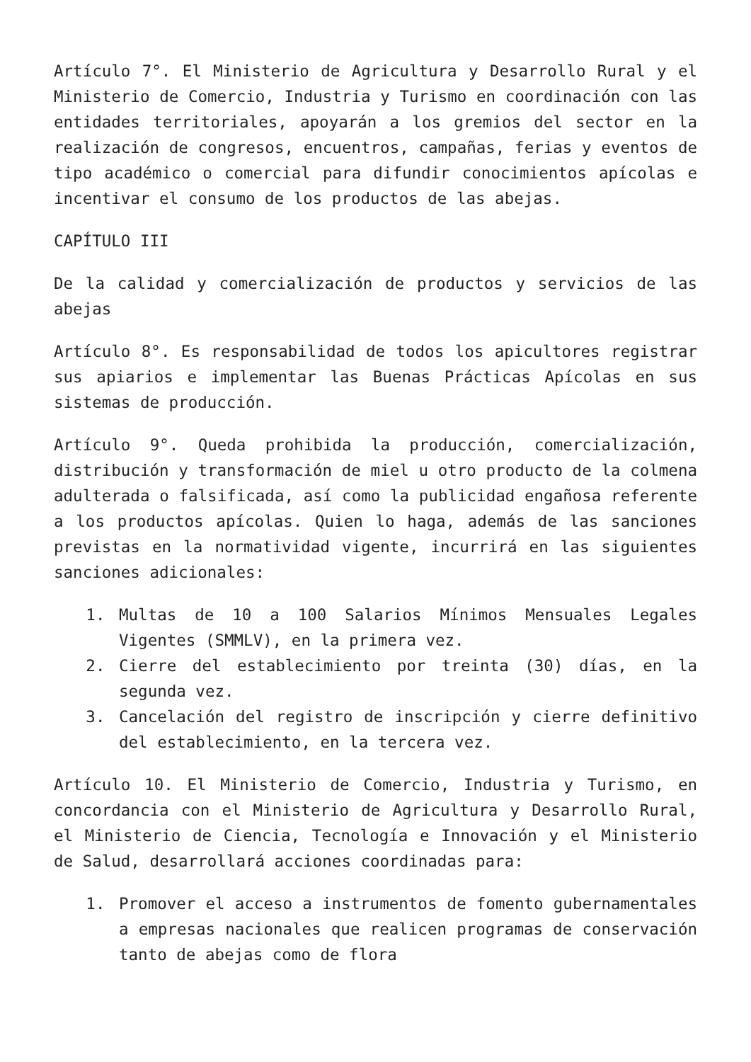Artículo 7°. El Ministerio de Agricultura y Desarrollo Rural y el Ministerio de Comercio, Industria y Turismo en coordinación con las entidades territoriales, apoyarán a los gremios del sector en la realización de congresos, encuentros, campañas, ferias y eventos de tipo académico o comercial para difundir conocimientos apícolas e incentivar el consumo de los productos de las abejas.
CAPÍTULO III
De la calidad y comercialización de productos y servicios de las abejas
Artículo 8°. Es responsabilidad de todos los apicultores registrar sus apiarios e implementar las Buenas Prácticas Apícolas en sus sistemas de producción.
Artículo 9°. Queda prohibida la producción, comercialización, distribución y transformación de miel u otro producto de la colmena adulterada o falsificada, así como la publicidad engañosa referente a los productos apícolas. Quien lo haga, además de las sanciones previstas en la normatividad vigente, incurrirá en las siguientes sanciones adicionales:
1. Multas de 10 a 100 Salarios Mínimos Mensuales Legales Vigentes (SMMLV), en la primera vez.
2. Cierre del establecimiento por treinta (30) días, en la segunda vez.
3. Cancelación del registro de inscripción y cierre definitivo del establecimiento, en la tercera vez.
Artículo 10. El Ministerio de Comercio, Industria y Turismo, en concordancia con el Ministerio de Agricultura y Desarrollo Rural, el Ministerio de Ciencia, Tecnología e Innovación y el Ministerio de Salud, desarrollará acciones coordinadas para:
1. Promover el acceso a instrumentos de fomento gubernamentales a empresas nacionales que realicen programas de conservación tanto de abejas como de flora